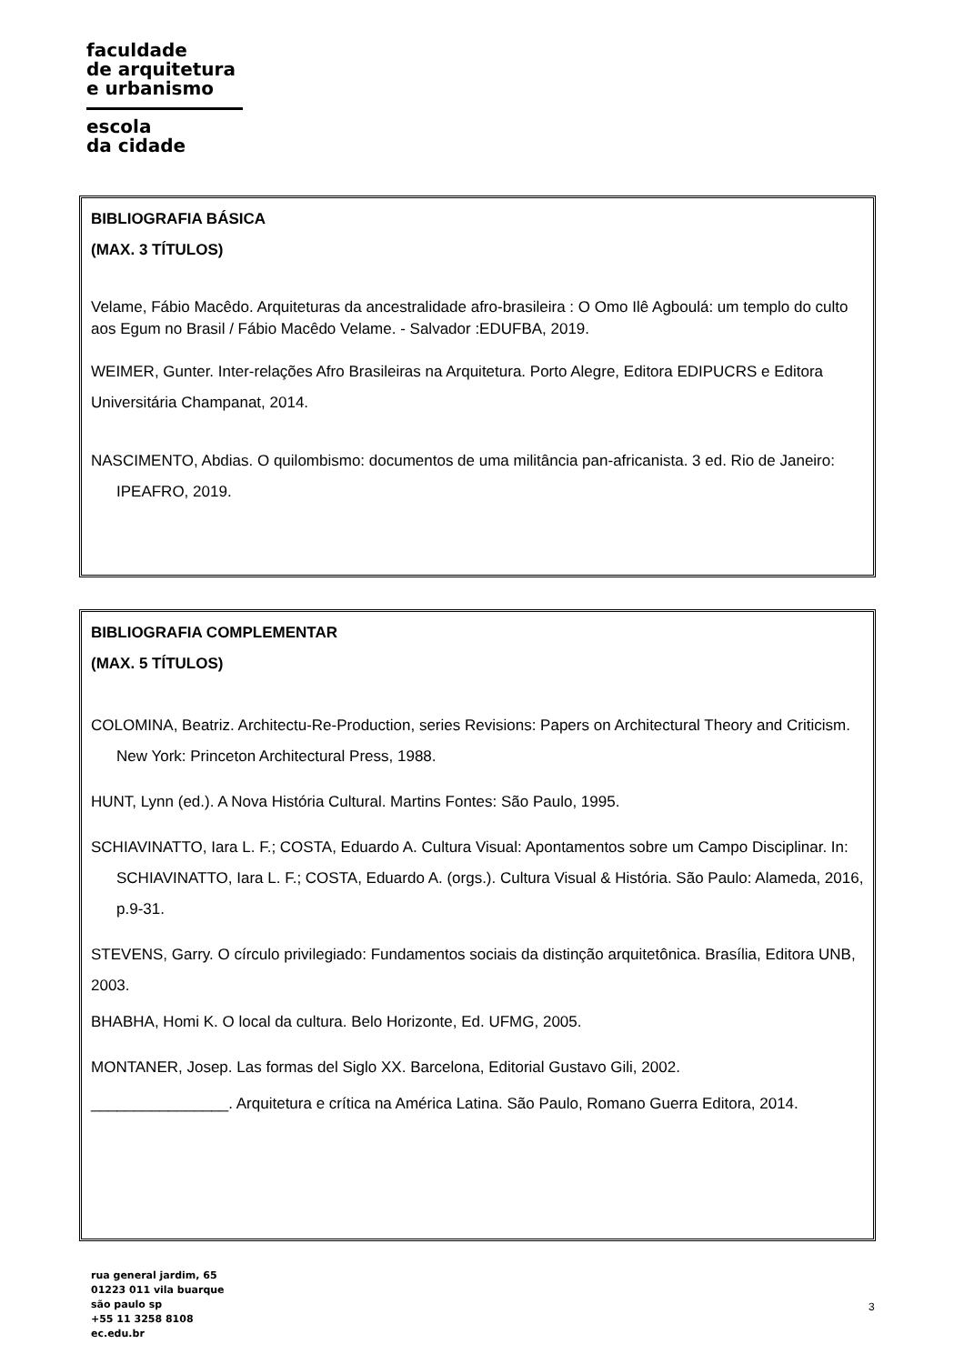faculdade
de arquitetura
e urbanismo
escola
da cidade
BIBLIOGRAFIA BÁSICA
(MAX. 3 TÍTULOS)
Velame, Fábio Macêdo. Arquiteturas da ancestralidade afro-brasileira : O Omo Ilê Agboulá: um templo do culto aos Egum no Brasil / Fábio Macêdo Velame. - Salvador :EDUFBA, 2019.
WEIMER, Gunter. Inter-relações Afro Brasileiras na Arquitetura. Porto Alegre, Editora EDIPUCRS e Editora Universitária Champanat, 2014.
NASCIMENTO, Abdias. O quilombismo: documentos de uma militância pan-africanista. 3 ed. Rio de Janeiro: IPEAFRO, 2019.
BIBLIOGRAFIA COMPLEMENTAR
(MAX. 5 TÍTULOS)
COLOMINA, Beatriz. Architectu-Re-Production, series Revisions: Papers on Architectural Theory and Criticism. New York: Princeton Architectural Press, 1988.
HUNT, Lynn (ed.). A Nova História Cultural. Martins Fontes: São Paulo, 1995.
SCHIAVINATTO, Iara L. F.; COSTA, Eduardo A. Cultura Visual: Apontamentos sobre um Campo Disciplinar. In: SCHIAVINATTO, Iara L. F.; COSTA, Eduardo A. (orgs.). Cultura Visual & História. São Paulo: Alameda, 2016, p.9-31.
STEVENS, Garry. O círculo privilegiado: Fundamentos sociais da distinção arquitetônica. Brasília, Editora UNB, 2003.
BHABHA, Homi K. O local da cultura. Belo Horizonte, Ed. UFMG, 2005.
MONTANER, Josep. Las formas del Siglo XX. Barcelona, Editorial Gustavo Gili, 2002.
________________. Arquitetura e crítica na América Latina. São Paulo, Romano Guerra Editora, 2014.
rua general jardim, 65
01223 011 vila buarque
são paulo sp
+55 11 3258 8108
ec.edu.br
3